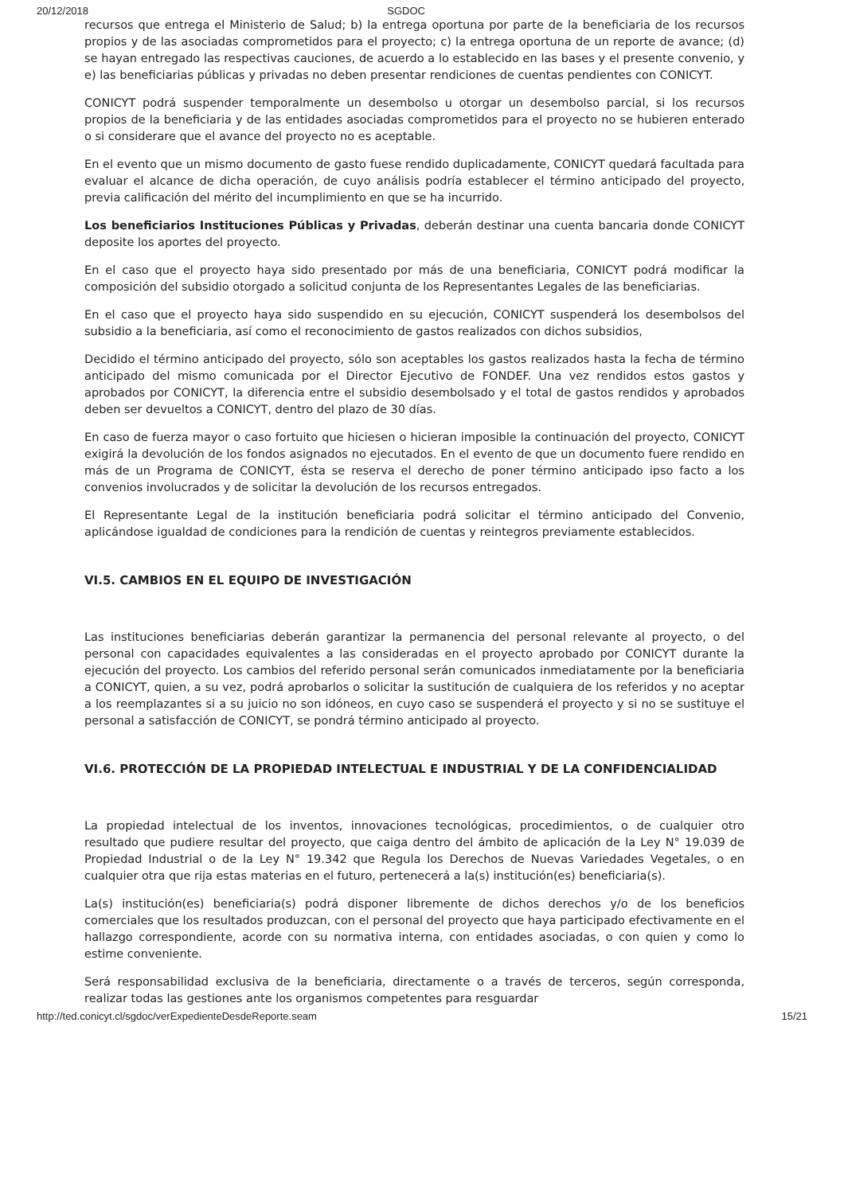20/12/2018 SGDOC
recursos que entrega el Ministerio de Salud; b) la entrega oportuna por parte de la beneficiaria de los recursos propios y de las asociadas comprometidos para el proyecto; c) la entrega oportuna de un reporte de avance; (d) se hayan entregado las respectivas cauciones, de acuerdo a lo establecido en las bases y el presente convenio, y e) las beneficiarias públicas y privadas no deben presentar rendiciones de cuentas pendientes con CONICYT.
CONICYT podrá suspender temporalmente un desembolso u otorgar un desembolso parcial, si los recursos propios de la beneficiaria y de las entidades asociadas comprometidos para el proyecto no se hubieren enterado o si considerare que el avance del proyecto no es aceptable.
En el evento que un mismo documento de gasto fuese rendido duplicadamente, CONICYT quedará facultada para evaluar el alcance de dicha operación, de cuyo análisis podría establecer el término anticipado del proyecto, previa calificación del mérito del incumplimiento en que se ha incurrido.
Los beneficiarios Instituciones Públicas y Privadas, deberán destinar una cuenta bancaria donde CONICYT deposite los aportes del proyecto.
En el caso que el proyecto haya sido presentado por más de una beneficiaria, CONICYT podrá modificar la composición del subsidio otorgado a solicitud conjunta de los Representantes Legales de las beneficiarias.
En el caso que el proyecto haya sido suspendido en su ejecución, CONICYT suspenderá los desembolsos del subsidio a la beneficiaria, así como el reconocimiento de gastos realizados con dichos subsidios,
Decidido el término anticipado del proyecto, sólo son aceptables los gastos realizados hasta la fecha de término anticipado del mismo comunicada por el Director Ejecutivo de FONDEF. Una vez rendidos estos gastos y aprobados por CONICYT, la diferencia entre el subsidio desembolsado y el total de gastos rendidos y aprobados deben ser devueltos a CONICYT, dentro del plazo de 30 días.
En caso de fuerza mayor o caso fortuito que hiciesen o hicieran imposible la continuación del proyecto, CONICYT exigirá la devolución de los fondos asignados no ejecutados. En el evento de que un documento fuere rendido en más de un Programa de CONICYT, ésta se reserva el derecho de poner término anticipado ipso facto a los convenios involucrados y de solicitar la devolución de los recursos entregados.
El Representante Legal de la institución beneficiaria podrá solicitar el término anticipado del Convenio, aplicándose igualdad de condiciones para la rendición de cuentas y reintegros previamente establecidos.
VI.5. CAMBIOS EN EL EQUIPO DE INVESTIGACIÓN
Las instituciones beneficiarias deberán garantizar la permanencia del personal relevante al proyecto, o del personal con capacidades equivalentes a las consideradas en el proyecto aprobado por CONICYT durante la ejecución del proyecto. Los cambios del referido personal serán comunicados inmediatamente por la beneficiaria a CONICYT, quien, a su vez, podrá aprobarlos o solicitar la sustitución de cualquiera de los referidos y no aceptar a los reemplazantes si a su juicio no son idóneos, en cuyo caso se suspenderá el proyecto y si no se sustituye el personal a satisfacción de CONICYT, se pondrá término anticipado al proyecto.
VI.6. PROTECCIÓN DE LA PROPIEDAD INTELECTUAL E INDUSTRIAL Y DE LA CONFIDENCIALIDAD
La propiedad intelectual de los inventos, innovaciones tecnológicas, procedimientos, o de cualquier otro resultado que pudiere resultar del proyecto, que caiga dentro del ámbito de aplicación de la Ley N° 19.039 de Propiedad Industrial o de la Ley N° 19.342 que Regula los Derechos de Nuevas Variedades Vegetales, o en cualquier otra que rija estas materias en el futuro, pertenecerá a la(s) institución(es) beneficiaria(s).
La(s) institución(es) beneficiaria(s) podrá disponer libremente de dichos derechos y/o de los beneficios comerciales que los resultados produzcan, con el personal del proyecto que haya participado efectivamente en el hallazgo correspondiente, acorde con su normativa interna, con entidades asociadas, o con quien y como lo estime conveniente.
Será responsabilidad exclusiva de la beneficiaria, directamente o a través de terceros, según corresponda, realizar todas las gestiones ante los organismos competentes para resguardar
http://ted.conicyt.cl/sgdoc/verExpedienteDesdeReporte.seam 15/21